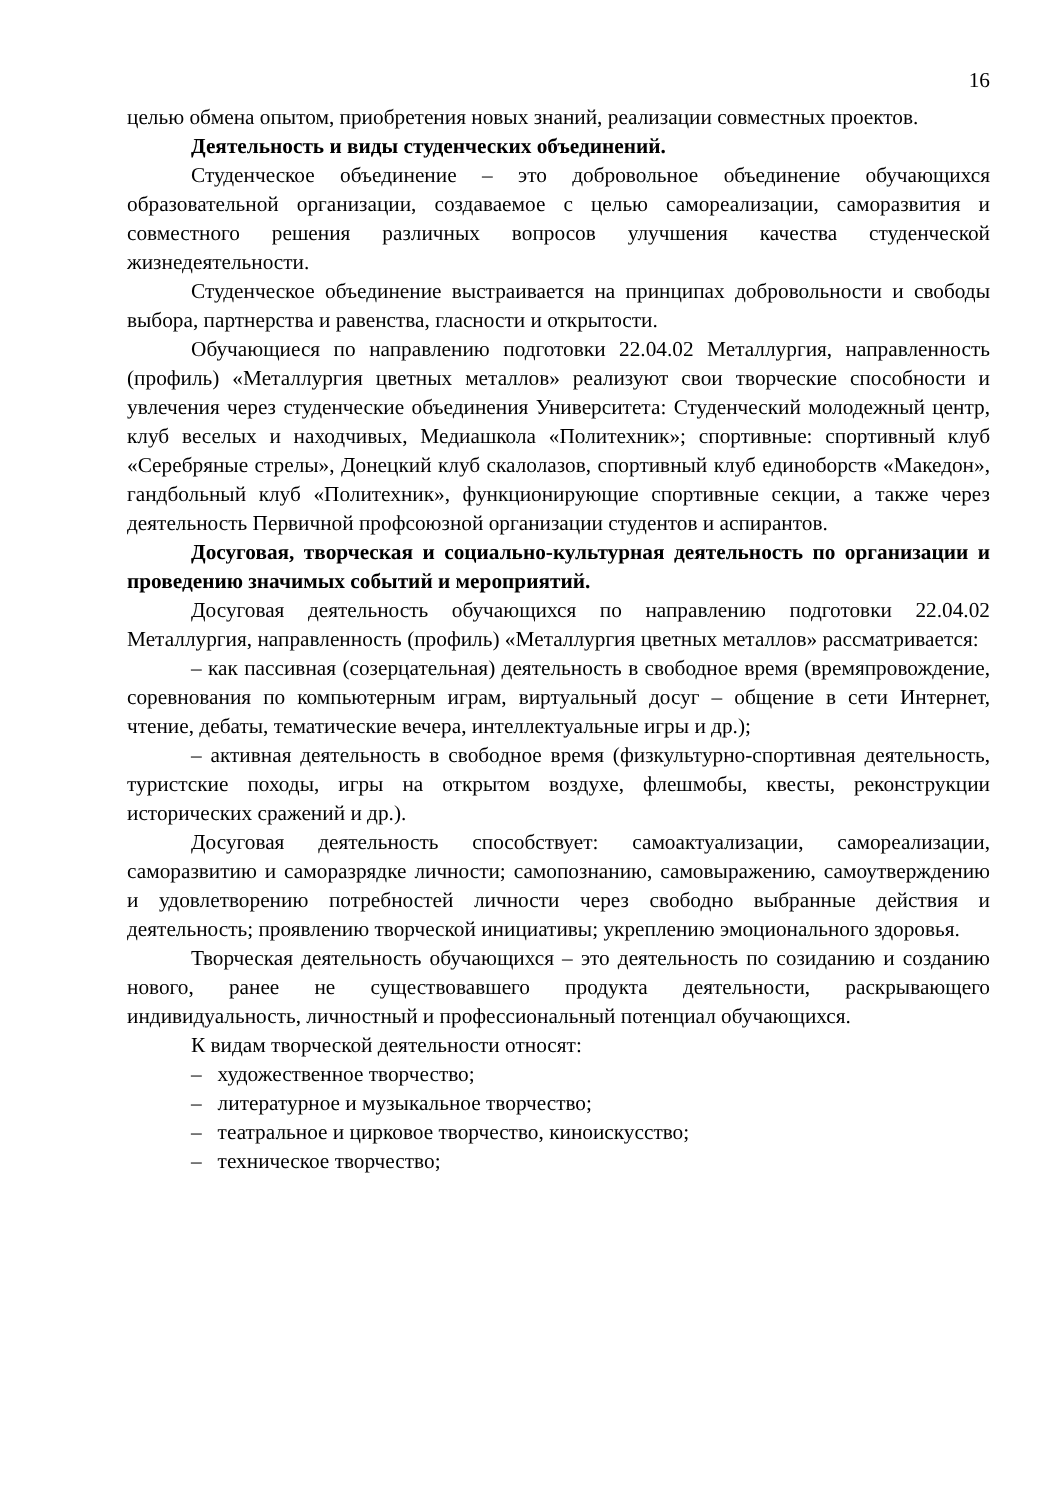16
целью обмена опытом, приобретения новых знаний, реализации совместных проектов.
Деятельность и виды студенческих объединений.
Студенческое объединение – это добровольное объединение обучающихся образовательной организации, создаваемое с целью самореализации, саморазвития и совместного решения различных вопросов улучшения качества студенческой жизнедеятельности.
Студенческое объединение выстраивается на принципах добровольности и свободы выбора, партнерства и равенства, гласности и открытости.
Обучающиеся по направлению подготовки 22.04.02 Металлургия, направленность (профиль) «Металлургия цветных металлов» реализуют свои творческие способности и увлечения через студенческие объединения Университета: Студенческий молодежный центр, клуб веселых и находчивых, Медиашкола «Политехник»; спортивные: спортивный клуб «Серебряные стрелы», Донецкий клуб скалолазов, спортивный клуб единоборств «Македон», гандбольный клуб «Политехник», функционирующие спортивные секции, а также через деятельность Первичной профсоюзной организации студентов и аспирантов.
Досуговая, творческая и социально-культурная деятельность по организации и проведению значимых событий и мероприятий.
Досуговая деятельность обучающихся по направлению подготовки 22.04.02 Металлургия, направленность (профиль) «Металлургия цветных металлов» рассматривается:
– как пассивная (созерцательная) деятельность в свободное время (времяпровождение, соревнования по компьютерным играм, виртуальный досуг – общение в сети Интернет, чтение, дебаты, тематические вечера, интеллектуальные игры и др.);
– активная деятельность в свободное время (физкультурно-спортивная деятельность, туристские походы, игры на открытом воздухе, флешмобы, квесты, реконструкции исторических сражений и др.).
Досуговая деятельность способствует: самоактуализации, самореализации, саморазвитию и саморазрядке личности; самопознанию, самовыражению, самоутверждению и удовлетворению потребностей личности через свободно выбранные действия и деятельность; проявлению творческой инициативы; укреплению эмоционального здоровья.
Творческая деятельность обучающихся – это деятельность по созиданию и созданию нового, ранее не существовавшего продукта деятельности, раскрывающего индивидуальность, личностный и профессиональный потенциал обучающихся.
К видам творческой деятельности относят:
– художественное творчество;
– литературное и музыкальное творчество;
– театральное и цирковое творчество, киноискусство;
– техническое творчество;